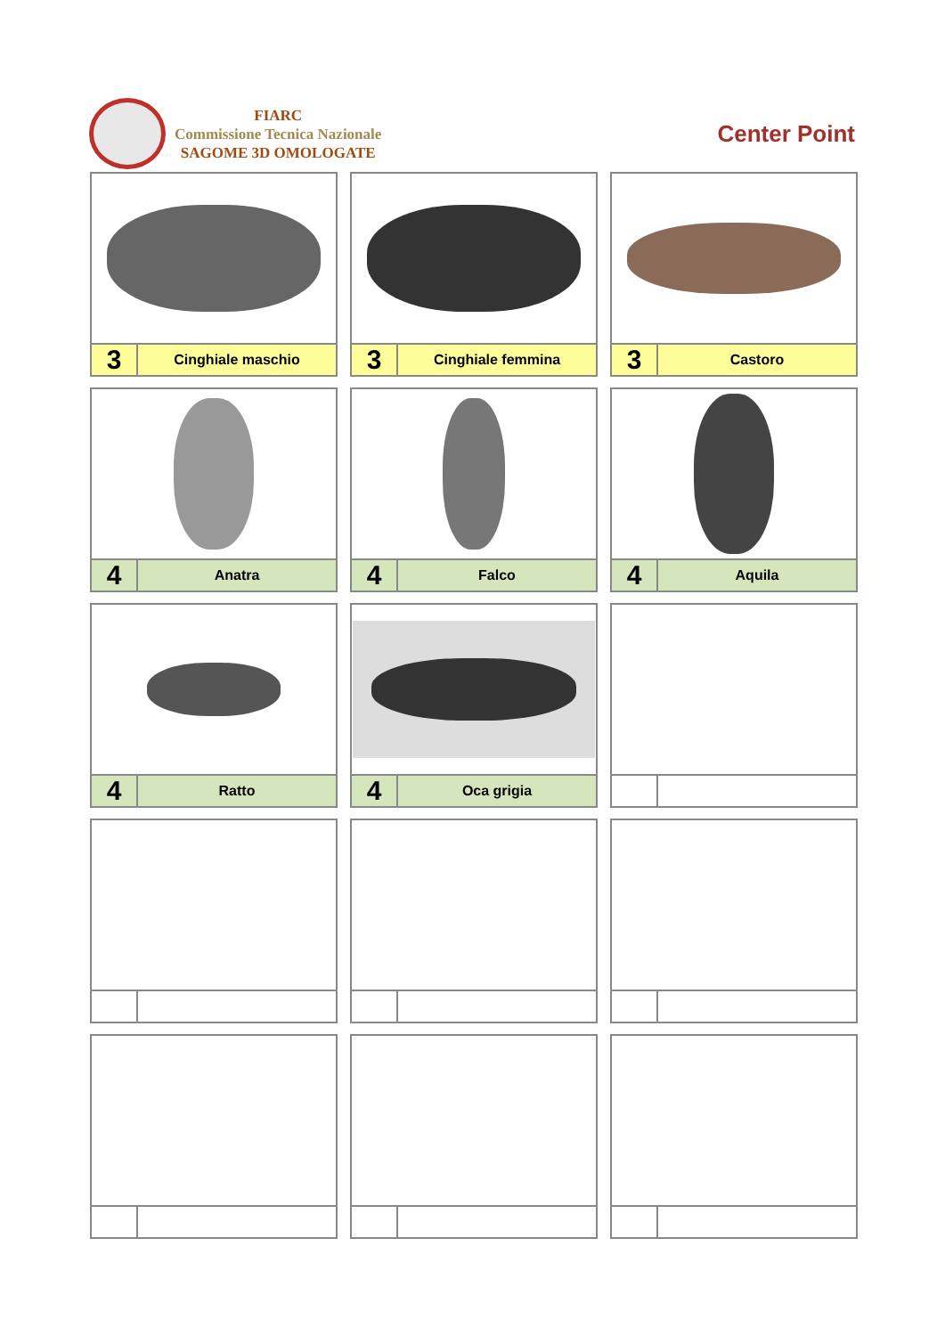FIARC
Commissione Tecnica Nazionale
SAGOME 3D OMOLOGATE
Center Point
3
Cinghiale maschio
3
Cinghiale femmina
3
Castoro
4
Anatra
4
Falco
4
Aquila
4
Ratto
4
Oca grigia